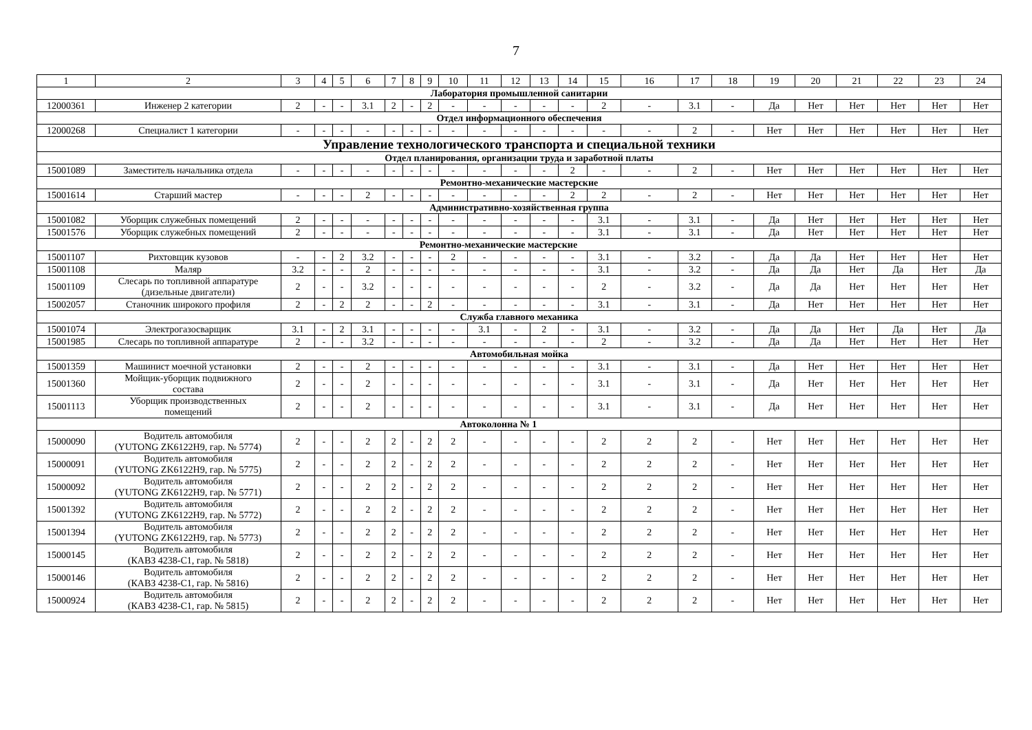7
| 1 | 2 | 3 | 4 | 5 | 6 | 7 | 8 | 9 | 10 | 11 | 12 | 13 | 14 | 15 | 16 | 17 | 18 | 19 | 20 | 21 | 22 | 23 | 24 |
| --- | --- | --- | --- | --- | --- | --- | --- | --- | --- | --- | --- | --- | --- | --- | --- | --- | --- | --- | --- | --- | --- | --- | --- |
| Лаборатория промышленной санитарии | | | | | | | | | | | | | | | | | | | | | | | |
| 12000361 | Инженер 2 категории | 2 | - | - | 3.1 | 2 | - | 2 | - | - | - | - | - | 2 | - | 3.1 | - | Да | Нет | Нет | Нет | Нет | Нет |
| Отдел информационного обеспечения | | | | | | | | | | | | | | | | | | | | | | | |
| 12000268 | Специалист 1 категории | - | - | - | - | - | - | - | - | - | - | - | - | - | - | 2 | - | Нет | Нет | Нет | Нет | Нет | Нет |
| Управление технологического транспорта и специальной техники | | | | | | | | | | | | | | | | | | | | | | | |
| Отдел планирования, организации труда и заработной платы | | | | | | | | | | | | | | | | | | | | | | | |
| 15001089 | Заместитель начальника отдела | - | - | - | - | - | - | - | - | - | - | - | 2 | - | - | 2 | - | Нет | Нет | Нет | Нет | Нет | Нет |
| Ремонтно-механические мастерские | | | | | | | | | | | | | | | | | | | | | | | |
| 15001614 | Старший мастер | - | - | - | 2 | - | - | - | - | - | - | - | 2 | 2 | - | 2 | - | Нет | Нет | Нет | Нет | Нет | Нет |
| Административно-хозяйственная группа | | | | | | | | | | | | | | | | | | | | | | | |
| 15001082 | Уборщик служебных помещений | 2 | - | - | - | - | - | - | - | - | - | - | - | 3.1 | - | 3.1 | - | Да | Нет | Нет | Нет | Нет | Нет |
| 15001576 | Уборщик служебных помещений | 2 | - | - | - | - | - | - | - | - | - | - | - | 3.1 | - | 3.1 | - | Да | Нет | Нет | Нет | Нет | Нет |
| Ремонтно-механические мастерские | | | | | | | | | | | | | | | | | | | | | | | |
| 15001107 | Рихтовщик кузовов | - | - | 2 | 3.2 | - | - | - | 2 | - | - | - | - | 3.1 | - | 3.2 | - | Да | Да | Нет | Нет | Нет | Нет |
| 15001108 | Маляр | 3.2 | - | - | 2 | - | - | - | - | - | - | - | - | 3.1 | - | 3.2 | - | Да | Да | Нет | Да | Нет | Да |
| 15001109 | Слесарь по топливной аппаратуре (дизельные двигатели) | 2 | - | - | 3.2 | - | - | - | - | - | - | - | - | 2 | - | 3.2 | - | Да | Да | Нет | Нет | Нет | Нет |
| 15002057 | Станочник широкого профиля | 2 | - | 2 | 2 | - | - | 2 | - | - | - | - | - | 3.1 | - | 3.1 | - | Да | Нет | Нет | Нет | Нет | Нет |
| Служба главного механика | | | | | | | | | | | | | | | | | | | | | | | |
| 15001074 | Электрогазосварщик | 3.1 | - | 2 | 3.1 | - | - | - | - | 3.1 | - | 2 | - | 3.1 | - | 3.2 | - | Да | Да | Нет | Да | Нет | Да |
| 15001985 | Слесарь по топливной аппаратуре | 2 | - | - | 3.2 | - | - | - | - | - | - | - | - | 2 | - | 3.2 | - | Да | Да | Нет | Нет | Нет | Нет |
| Автомобильная мойка | | | | | | | | | | | | | | | | | | | | | | | |
| 15001359 | Машинист моечной установки | 2 | - | - | 2 | - | - | - | - | - | - | - | - | 3.1 | - | 3.1 | - | Да | Нет | Нет | Нет | Нет | Нет |
| 15001360 | Мойщик-уборщик подвижного состава | 2 | - | - | 2 | - | - | - | - | - | - | - | - | 3.1 | - | 3.1 | - | Да | Нет | Нет | Нет | Нет | Нет |
| 15001113 | Уборщик производственных помещений | 2 | - | - | 2 | - | - | - | - | - | - | - | - | 3.1 | - | 3.1 | - | Да | Нет | Нет | Нет | Нет | Нет |
| Автоколонна № 1 | | | | | | | | | | | | | | | | | | | | | | | |
| 15000090 | Водитель автомобиля (YUTONG ZK6122H9, гар. № 5774) | 2 | - | - | 2 | 2 | - | 2 | 2 | - | - | - | - | 2 | 2 | 2 | - | Нет | Нет | Нет | Нет | Нет | Нет |
| 15000091 | Водитель автомобиля (YUTONG ZK6122H9, гар. № 5775) | 2 | - | - | 2 | 2 | - | 2 | 2 | - | - | - | - | 2 | 2 | 2 | - | Нет | Нет | Нет | Нет | Нет | Нет |
| 15000092 | Водитель автомобиля (YUTONG ZK6122H9, гар. № 5771) | 2 | - | - | 2 | 2 | - | 2 | 2 | - | - | - | - | 2 | 2 | 2 | - | Нет | Нет | Нет | Нет | Нет | Нет |
| 15001392 | Водитель автомобиля (YUTONG ZK6122H9, гар. № 5772) | 2 | - | - | 2 | 2 | - | 2 | 2 | - | - | - | - | 2 | 2 | 2 | - | Нет | Нет | Нет | Нет | Нет | Нет |
| 15001394 | Водитель автомобиля (YUTONG ZK6122H9, гар. № 5773) | 2 | - | - | 2 | 2 | - | 2 | 2 | - | - | - | - | 2 | 2 | 2 | - | Нет | Нет | Нет | Нет | Нет | Нет |
| 15000145 | Водитель автомобиля (КАВЗ 4238-С1, гар. № 5818) | 2 | - | - | 2 | 2 | - | 2 | 2 | - | - | - | - | 2 | 2 | 2 | - | Нет | Нет | Нет | Нет | Нет | Нет |
| 15000146 | Водитель автомобиля (КАВЗ 4238-С1, гар. № 5816) | 2 | - | - | 2 | 2 | - | 2 | 2 | - | - | - | - | 2 | 2 | 2 | - | Нет | Нет | Нет | Нет | Нет | Нет |
| 15000924 | Водитель автомобиля (КАВЗ 4238-С1, гар. № 5815) | 2 | - | - | 2 | 2 | - | 2 | 2 | - | - | - | - | 2 | 2 | 2 | - | Нет | Нет | Нет | Нет | Нет | Нет |